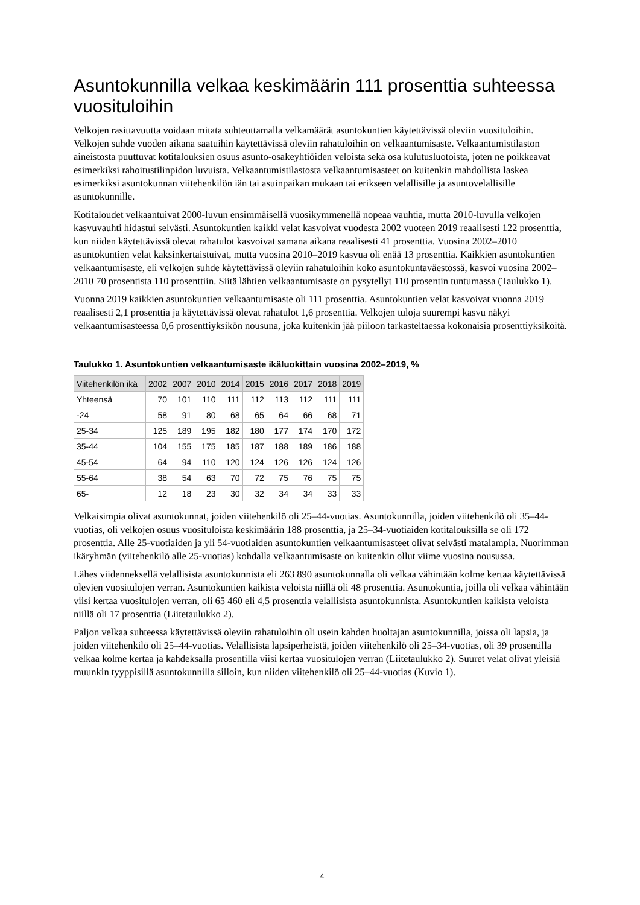Asuntokunnilla velkaa keskimäärin 111 prosenttia suhteessa vuosituloihin
Velkojen rasittavuutta voidaan mitata suhteuttamalla velkamäärät asuntokuntien käytettävissä oleviin vuosituloihin. Velkojen suhde vuoden aikana saatuihin käytettävissä oleviin rahatuloihin on velkaantumisaste. Velkaantumistilaston aineistosta puuttuvat kotitalouksien osuus asunto-osakeyhtiöiden veloista sekä osa kulutusluotoista, joten ne poikkeavat esimerkiksi rahoitustilinpidon luvuista. Velkaantumistilastosta velkaantumisasteet on kuitenkin mahdollista laskea esimerkiksi asuntokunnan viitehenkilön iän tai asuinpaikan mukaan tai erikseen velallisille ja asuntovelallisille asuntokunnille.
Kotitaloudet velkaantuivat 2000-luvun ensimmäisellä vuosikymmenellä nopeaa vauhtia, mutta 2010-luvulla velkojen kasvuvauhti hidastui selvästi. Asuntokuntien kaikki velat kasvoivat vuodesta 2002 vuoteen 2019 reaalisesti 122 prosenttia, kun niiden käytettävissä olevat rahatulot kasvoivat samana aikana reaalisesti 41 prosenttia. Vuosina 2002–2010 asuntokuntien velat kaksinkertaistuivat, mutta vuosina 2010–2019 kasvua oli enää 13 prosenttia. Kaikkien asuntokuntien velkaantumisaste, eli velkojen suhde käytettävissä oleviin rahatuloihin koko asuntokuntaväestössä, kasvoi vuosina 2002–2010 70 prosentista 110 prosenttiin. Siitä lähtien velkaantumisaste on pysytellyt 110 prosentin tuntumassa (Taulukko 1).
Vuonna 2019 kaikkien asuntokuntien velkaantumisaste oli 111 prosenttia. Asuntokuntien velat kasvoivat vuonna 2019 reaalisesti 2,1 prosenttia ja käytettävissä olevat rahatulot 1,6 prosenttia. Velkojen tuloja suurempi kasvu näkyi velkaantumisasteessa 0,6 prosenttiyksikön nousuna, joka kuitenkin jää piiloon tarkasteltaessa kokonaisia prosenttiyksiköitä.
Taulukko 1. Asuntokuntien velkaantumisaste ikäluokittain vuosina 2002–2019, %
| Viitehenkilön ikä | 2002 | 2007 | 2010 | 2014 | 2015 | 2016 | 2017 | 2018 | 2019 |
| --- | --- | --- | --- | --- | --- | --- | --- | --- | --- |
| Yhteensä | 70 | 101 | 110 | 111 | 112 | 113 | 112 | 111 | 111 |
| -24 | 58 | 91 | 80 | 68 | 65 | 64 | 66 | 68 | 71 |
| 25-34 | 125 | 189 | 195 | 182 | 180 | 177 | 174 | 170 | 172 |
| 35-44 | 104 | 155 | 175 | 185 | 187 | 188 | 189 | 186 | 188 |
| 45-54 | 64 | 94 | 110 | 120 | 124 | 126 | 126 | 124 | 126 |
| 55-64 | 38 | 54 | 63 | 70 | 72 | 75 | 76 | 75 | 75 |
| 65- | 12 | 18 | 23 | 30 | 32 | 34 | 34 | 33 | 33 |
Velkaisimpia olivat asuntokunnat, joiden viitehenkilö oli 25–44-vuotias. Asuntokunnilla, joiden viitehenkilö oli 35–44-vuotias, oli velkojen osuus vuosituloista keskimäärin 188 prosenttia, ja 25–34-vuotiaiden kotitalouksilla se oli 172 prosenttia. Alle 25-vuotiaiden ja yli 54-vuotiaiden asuntokuntien velkaantumisasteet olivat selvästi matalampia. Nuorimman ikäryhmän (viitehenkilö alle 25-vuotias) kohdalla velkaantumisaste on kuitenkin ollut viime vuosina nousussa.
Lähes viidenneksellä velallisista asuntokunnista eli 263 890 asuntokunnalla oli velkaa vähintään kolme kertaa käytettävissä olevien vuositulojen verran. Asuntokuntien kaikista veloista niillä oli 48 prosenttia. Asuntokuntia, joilla oli velkaa vähintään viisi kertaa vuositulojen verran, oli 65 460 eli 4,5 prosenttia velallisista asuntokunnista. Asuntokuntien kaikista veloista niillä oli 17 prosenttia (Liitetaulukko 2).
Paljon velkaa suhteessa käytettävissä oleviin rahatuloihin oli usein kahden huoltajan asuntokunnilla, joissa oli lapsia, ja joiden viitehenkilö oli 25–44-vuotias. Velallisista lapsiperheistä, joiden viitehenkilö oli 25–34-vuotias, oli 39 prosentilla velkaa kolme kertaa ja kahdeksalla prosentilla viisi kertaa vuositulojen verran (Liitetaulukko 2). Suuret velat olivat yleisiä muunkin tyyppisillä asuntokunnilla silloin, kun niiden viitehenkilö oli 25–44-vuotias (Kuvio 1).
4